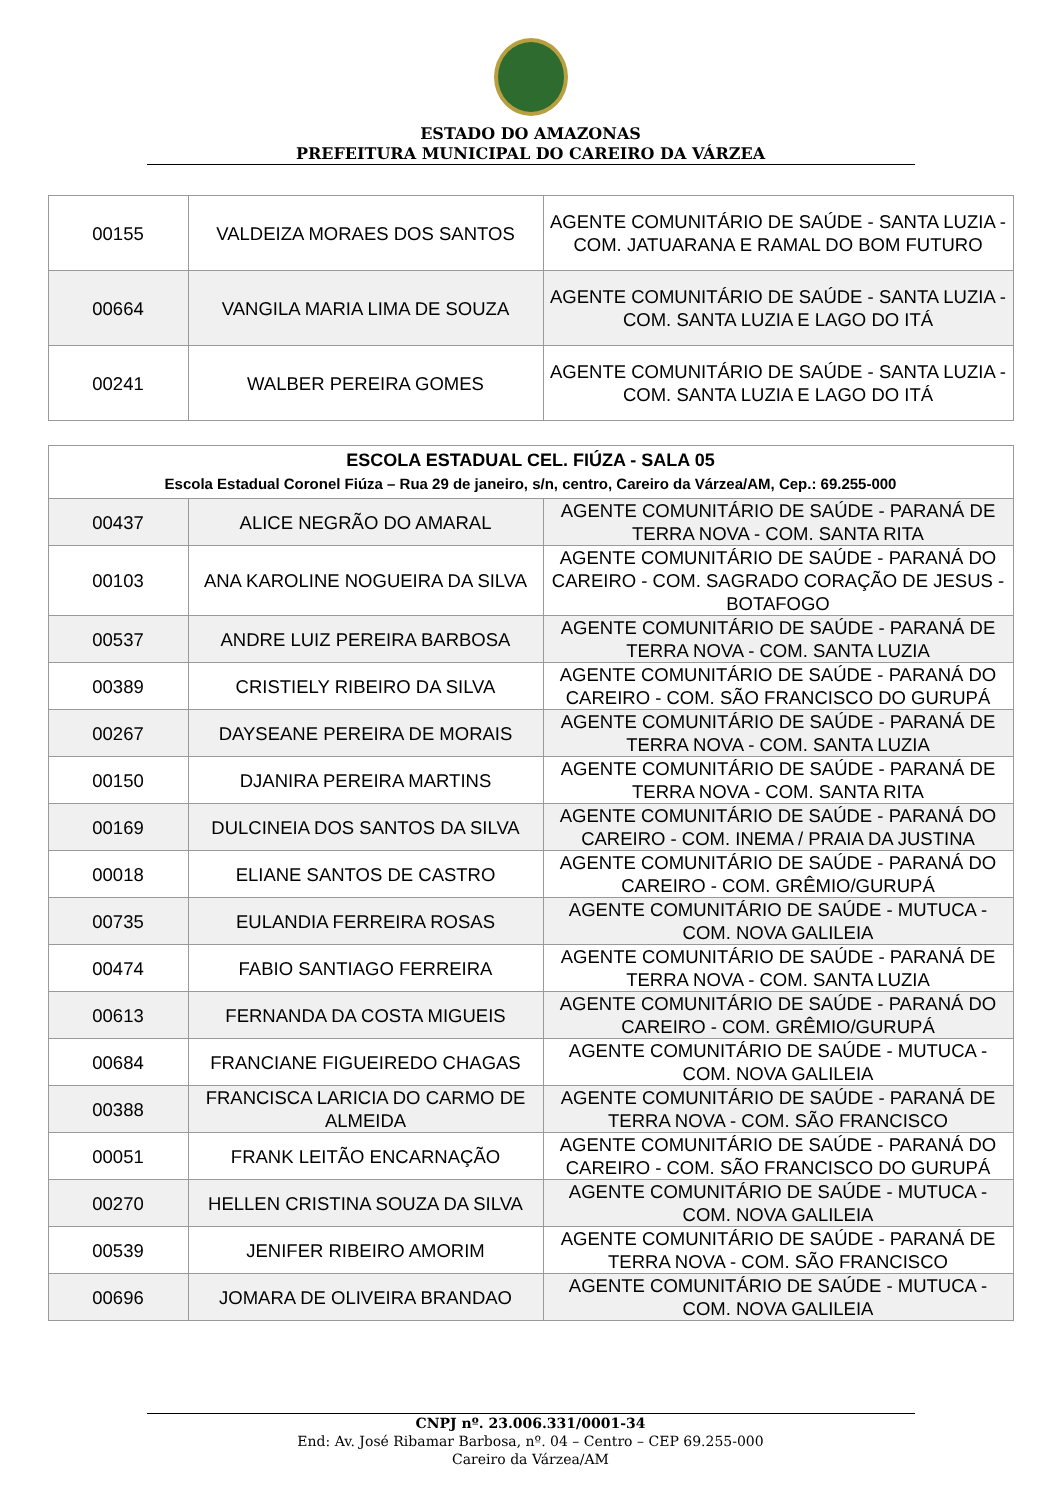ESTADO DO AMAZONAS
PREFEITURA MUNICIPAL DO CAREIRO DA VÁRZEA
| 00155 | VALDEIZA MORAES DOS SANTOS | AGENTE COMUNITÁRIO DE SAÚDE - SANTA LUZIA - COM. JATUARANA E RAMAL DO BOM FUTURO |
| 00664 | VANGILA MARIA LIMA DE SOUZA | AGENTE COMUNITÁRIO DE SAÚDE - SANTA LUZIA - COM. SANTA LUZIA E LAGO DO ITÁ |
| 00241 | WALBER PEREIRA GOMES | AGENTE COMUNITÁRIO DE SAÚDE - SANTA LUZIA - COM. SANTA LUZIA E LAGO DO ITÁ |
| ESCOLA ESTADUAL CEL. FIÚZA - SALA 05 Escola Estadual Coronel Fiúza – Rua 29 de janeiro, s/n, centro, Careiro da Várzea/AM, Cep.: 69.255-000 | | |
| 00437 | ALICE NEGRÃO DO AMARAL | AGENTE COMUNITÁRIO DE SAÚDE - PARANÁ DE TERRA NOVA - COM. SANTA RITA |
| 00103 | ANA KAROLINE NOGUEIRA DA SILVA | AGENTE COMUNITÁRIO DE SAÚDE - PARANÁ DO CAREIRO - COM. SAGRADO CORAÇÃO DE JESUS - BOTAFOGO |
| 00537 | ANDRE LUIZ PEREIRA BARBOSA | AGENTE COMUNITÁRIO DE SAÚDE - PARANÁ DE TERRA NOVA - COM. SANTA LUZIA |
| 00389 | CRISTIELY RIBEIRO DA SILVA | AGENTE COMUNITÁRIO DE SAÚDE - PARANÁ DO CAREIRO - COM. SÃO FRANCISCO DO GURUPÁ |
| 00267 | DAYSEANE PEREIRA DE MORAIS | AGENTE COMUNITÁRIO DE SAÚDE - PARANÁ DE TERRA NOVA - COM. SANTA LUZIA |
| 00150 | DJANIRA PEREIRA MARTINS | AGENTE COMUNITÁRIO DE SAÚDE - PARANÁ DE TERRA NOVA - COM. SANTA RITA |
| 00169 | DULCINEIA DOS SANTOS DA SILVA | AGENTE COMUNITÁRIO DE SAÚDE - PARANÁ DO CAREIRO - COM. INEMA / PRAIA DA JUSTINA |
| 00018 | ELIANE SANTOS DE CASTRO | AGENTE COMUNITÁRIO DE SAÚDE - PARANÁ DO CAREIRO - COM. GRÊMIO/GURUPÁ |
| 00735 | EULANDIA FERREIRA ROSAS | AGENTE COMUNITÁRIO DE SAÚDE - MUTUCA - COM. NOVA GALILEIA |
| 00474 | FABIO SANTIAGO FERREIRA | AGENTE COMUNITÁRIO DE SAÚDE - PARANÁ DE TERRA NOVA - COM. SANTA LUZIA |
| 00613 | FERNANDA DA COSTA MIGUEIS | AGENTE COMUNITÁRIO DE SAÚDE - PARANÁ DO CAREIRO - COM. GRÊMIO/GURUPÁ |
| 00684 | FRANCIANE FIGUEIREDO CHAGAS | AGENTE COMUNITÁRIO DE SAÚDE - MUTUCA - COM. NOVA GALILEIA |
| 00388 | FRANCISCA LARICIA DO CARMO DE ALMEIDA | AGENTE COMUNITÁRIO DE SAÚDE - PARANÁ DE TERRA NOVA - COM. SÃO FRANCISCO |
| 00051 | FRANK LEITÃO ENCARNAÇÃO | AGENTE COMUNITÁRIO DE SAÚDE - PARANÁ DO CAREIRO - COM. SÃO FRANCISCO DO GURUPÁ |
| 00270 | HELLEN CRISTINA SOUZA DA SILVA | AGENTE COMUNITÁRIO DE SAÚDE - MUTUCA - COM. NOVA GALILEIA |
| 00539 | JENIFER RIBEIRO AMORIM | AGENTE COMUNITÁRIO DE SAÚDE - PARANÁ DE TERRA NOVA - COM. SÃO FRANCISCO |
| 00696 | JOMARA DE OLIVEIRA BRANDAO | AGENTE COMUNITÁRIO DE SAÚDE - MUTUCA - COM. NOVA GALILEIA |
CNPJ nº. 23.006.331/0001-34
End: Av. José Ribamar Barbosa, nº. 04 – Centro – CEP 69.255-000
Careiro da Várzea/AM